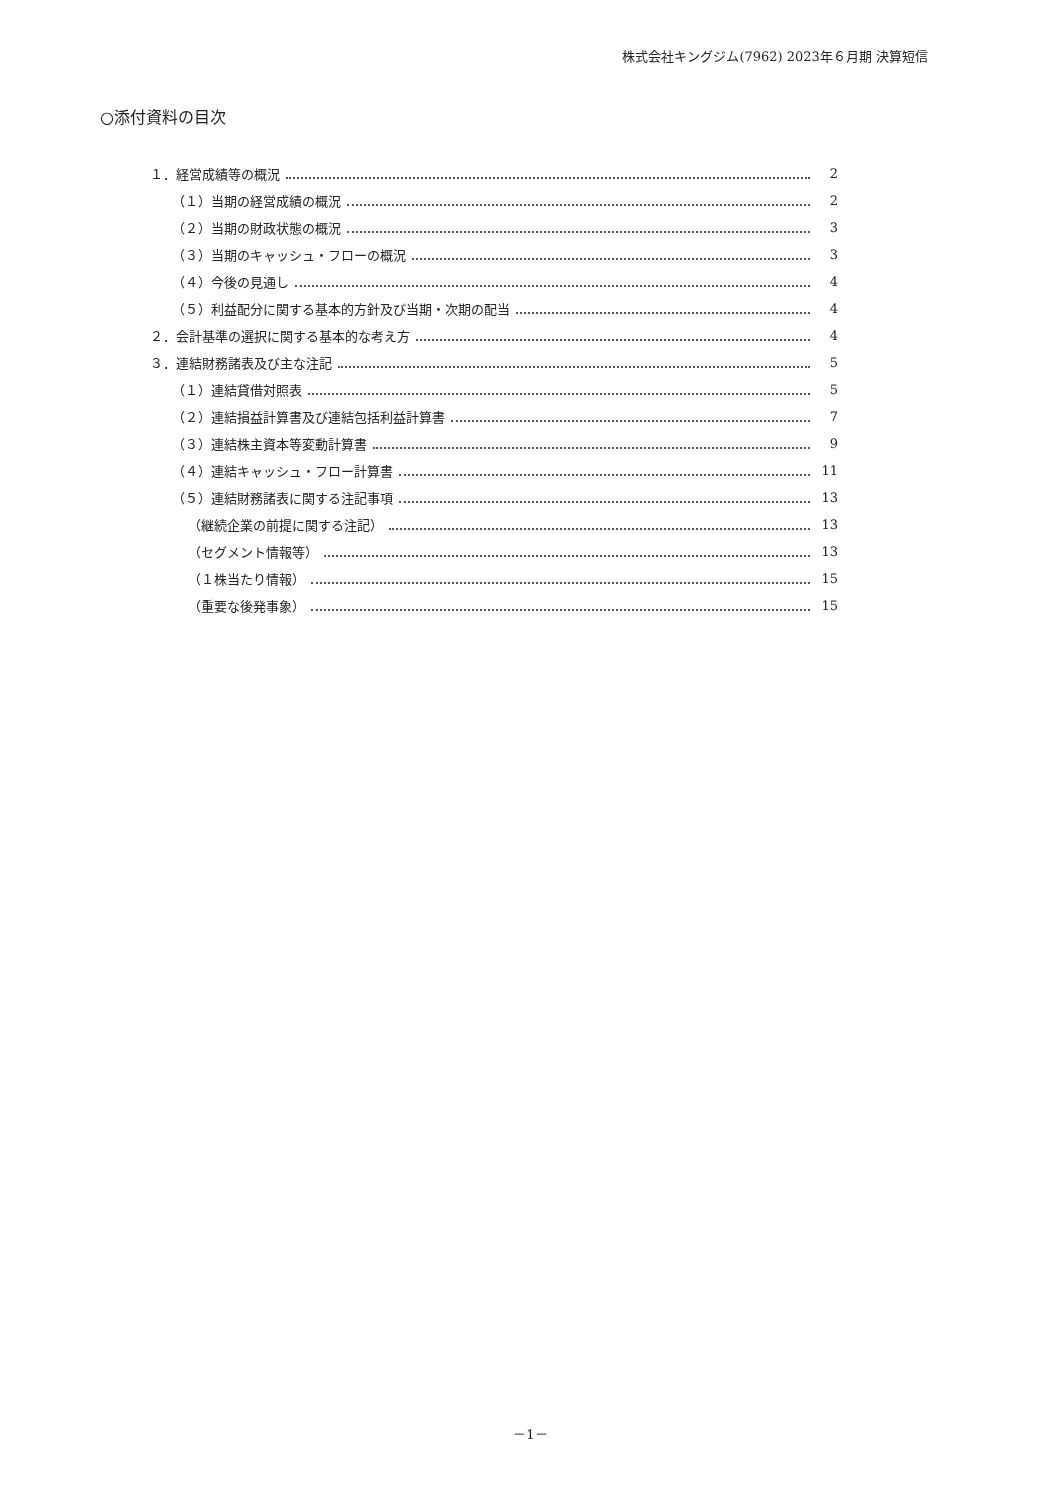株式会社キングジム(7962) 2023年６月期 決算短信
○添付資料の目次
１．経営成績等の概況 2
（１）当期の経営成績の概況 2
（２）当期の財政状態の概況 3
（３）当期のキャッシュ・フローの概況 3
（４）今後の見通し 4
（５）利益配分に関する基本的方針及び当期・次期の配当 4
２．会計基準の選択に関する基本的な考え方 4
３．連結財務諸表及び主な注記 5
（１）連結貸借対照表 5
（２）連結損益計算書及び連結包括利益計算書 7
（３）連結株主資本等変動計算書 9
（４）連結キャッシュ・フロー計算書 11
（５）連結財務諸表に関する注記事項 13
（継続企業の前提に関する注記） 13
（セグメント情報等） 13
（１株当たり情報） 15
（重要な後発事象） 15
－1－